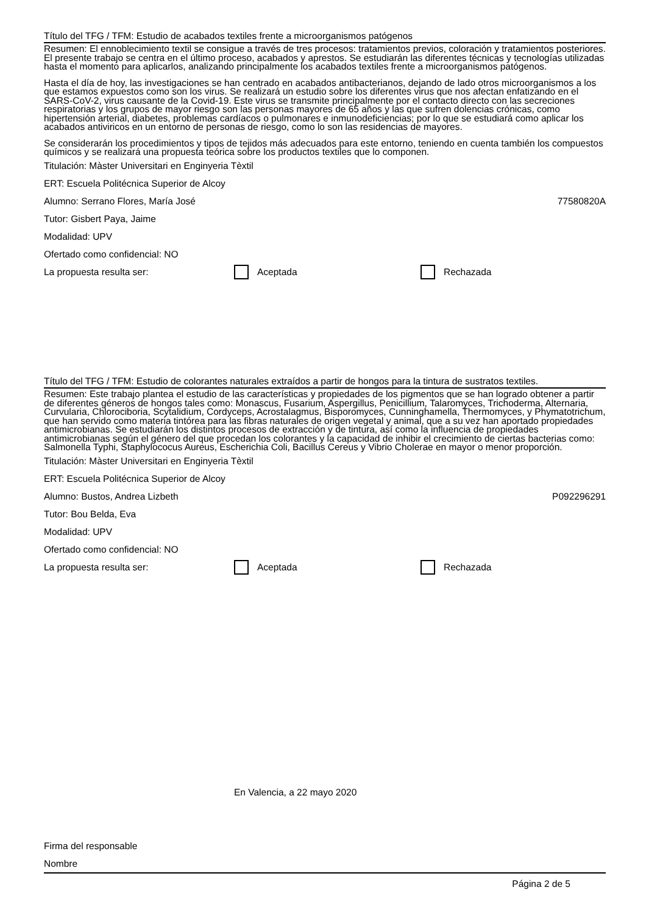Título del TFG / TFM: Estudio de acabados textiles frente a microorganismos patógenos
Resumen: El ennoblecimiento textil se consigue a través de tres procesos: tratamientos previos, coloración y tratamientos posteriores. El presente trabajo se centra en el último proceso, acabados y aprestos. Se estudiarán las diferentes técnicas y tecnologías utilizadas hasta el momento para aplicarlos, analizando principalmente los acabados textiles frente a microorganismos patógenos.
Hasta el día de hoy, las investigaciones se han centrado en acabados antibacterianos, dejando de lado otros microorganismos a los que estamos expuestos como son los virus. Se realizará un estudio sobre los diferentes virus que nos afectan enfatizando en el SARS-CoV-2, virus causante de la Covid-19. Este virus se transmite principalmente por el contacto directo con las secreciones respiratorias y los grupos de mayor riesgo son las personas mayores de 65 años y las que sufren dolencias crónicas, como hipertensión arterial, diabetes, problemas cardíacos o pulmonares e inmunodeficiencias; por lo que se estudiará como aplicar los acabados antiviricos en un entorno de personas de riesgo, como lo son las residencias de mayores.
Se considerarán los procedimientos y tipos de tejidos más adecuados para este entorno, teniendo en cuenta también los compuestos químicos y se realizará una propuesta teórica sobre los productos textiles que lo componen.
Titulación: Màster Universitari en Enginyeria Tèxtil
ERT: Escuela Politécnica Superior de Alcoy
Alumno: Serrano Flores, María José 77580820A
Tutor: Gisbert Paya, Jaime
Modalidad: UPV
Ofertado como confidencial: NO
La propuesta resulta ser: Aceptada Rechazada
Título del TFG / TFM: Estudio de colorantes naturales extraídos a partir de hongos para la tintura de sustratos textiles.
Resumen: Este trabajo plantea el estudio de las características y propiedades de los pigmentos que se han logrado obtener a partir de diferentes géneros de hongos tales como: Monascus, Fusarium, Aspergillus, Penicillium, Talaromyces, Trichoderma, Alternaria, Curvularia, Chlorociboria, Scytalidium, Cordyceps, Acrostalagmus, Bisporomyces, Cunninghamella, Thermomyces, y Phymatotrichum, que han servido como materia tintórea para las fibras naturales de origen vegetal y animal, que a su vez han aportado propiedades antimicrobianas. Se estudiarán los distintos procesos de extracción y de tintura, así como la influencia de propiedades antimicrobianas según el género del que procedan los colorantes y la capacidad de inhibir el crecimiento de ciertas bacterias como: Salmonella Typhi, Staphylococus Aureus, Escherichia Coli, Bacillus Cereus y Vibrio Cholerae en mayor o menor proporción.
Titulación: Màster Universitari en Enginyeria Tèxtil
ERT: Escuela Politécnica Superior de Alcoy
Alumno: Bustos, Andrea Lizbeth P092296291
Tutor: Bou Belda, Eva
Modalidad: UPV
Ofertado como confidencial: NO
La propuesta resulta ser: Aceptada Rechazada
En Valencia, a 22 mayo 2020
Firma del responsable
Nombre
Página 2 de 5